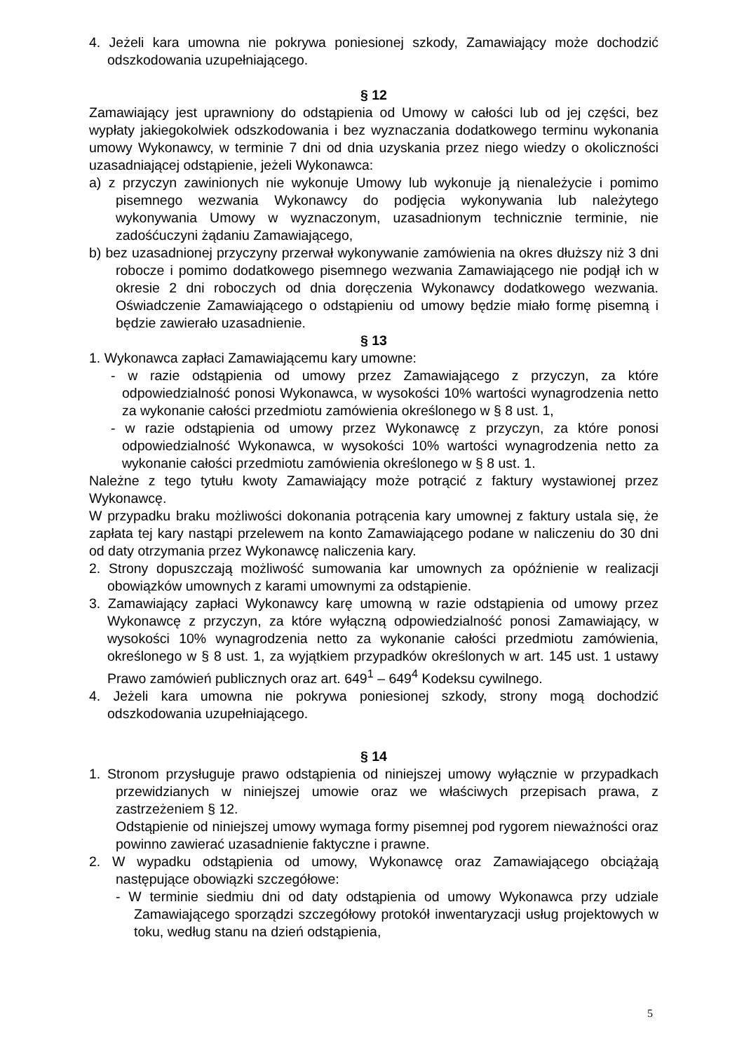4. Jeżeli kara umowna nie pokrywa poniesionej szkody, Zamawiający może dochodzić odszkodowania uzupełniającego.
§ 12
Zamawiający jest uprawniony do odstąpienia od Umowy w całości lub od jej części, bez wypłaty jakiegokolwiek odszkodowania i bez wyznaczania dodatkowego terminu wykonania umowy Wykonawcy, w terminie 7 dni od dnia uzyskania przez niego wiedzy o okoliczności uzasadniającej odstąpienie, jeżeli Wykonawca:
a) z przyczyn zawinionych nie wykonuje Umowy lub wykonuje ją nienależycie i pomimo pisemnego wezwania Wykonawcy do podjęcia wykonywania lub należytego wykonywania Umowy w wyznaczonym, uzasadnionym technicznie terminie, nie zadośćuczyni żądaniu Zamawiającego,
b) bez uzasadnionej przyczyny przerwał wykonywanie zamówienia na okres dłuższy niż 3 dni robocze i pomimo dodatkowego pisemnego wezwania Zamawiającego nie podjął ich w okresie 2 dni roboczych od dnia doręczenia Wykonawcy dodatkowego wezwania. Oświadczenie Zamawiającego o odstąpieniu od umowy będzie miało formę pisemną i będzie zawierało uzasadnienie.
§ 13
1. Wykonawca zapłaci Zamawiającemu kary umowne:
- w razie odstąpienia od umowy przez Zamawiającego z przyczyn, za które odpowiedzialność ponosi Wykonawca, w wysokości 10% wartości wynagrodzenia netto za wykonanie całości przedmiotu zamówienia określonego w § 8 ust. 1,
- w razie odstąpienia od umowy przez Wykonawcę z przyczyn, za które ponosi odpowiedzialność Wykonawca, w wysokości 10% wartości wynagrodzenia netto za wykonanie całości przedmiotu zamówienia określonego w § 8 ust. 1.
Należne z tego tytułu kwoty Zamawiający może potrącić z faktury wystawionej przez Wykonawcę.
W przypadku braku możliwości dokonania potrącenia kary umownej z faktury ustala się, że zapłata tej kary nastąpi przelewem na konto Zamawiającego podane w naliczeniu do 30 dni od daty otrzymania przez Wykonawcę naliczenia kary.
2. Strony dopuszczają możliwość sumowania kar umownych za opóźnienie w realizacji obowiązków umownych z karami umownymi za odstąpienie.
3. Zamawiający zapłaci Wykonawcy karę umowną w razie odstąpienia od umowy przez Wykonawcę z przyczyn, za które wyłączną odpowiedzialność ponosi Zamawiający, w wysokości 10% wynagrodzenia netto za wykonanie całości przedmiotu zamówienia, określonego w § 8 ust. 1, za wyjątkiem przypadków określonych w art. 145 ust. 1 ustawy Prawo zamówień publicznych oraz art. 649<sup>1</sup> – 649<sup>4</sup> Kodeksu cywilnego.
4. Jeżeli kara umowna nie pokrywa poniesionej szkody, strony mogą dochodzić odszkodowania uzupełniającego.
§ 14
1. Stronom przysługuje prawo odstąpienia od niniejszej umowy wyłącznie w przypadkach przewidzianych w niniejszej umowie oraz we właściwych przepisach prawa, z zastrzeżeniem § 12.
Odstąpienie od niniejszej umowy wymaga formy pisemnej pod rygorem nieważności oraz powinno zawierać uzasadnienie faktyczne i prawne.
2. W wypadku odstąpienia od umowy, Wykonawcę oraz Zamawiającego obciążają następujące obowiązki szczegółowe:
- W terminie siedmiu dni od daty odstąpienia od umowy Wykonawca przy udziale Zamawiającego sporządzi szczegółowy protokół inwentaryzacji usług projektowych w toku, według stanu na dzień odstąpienia,
5